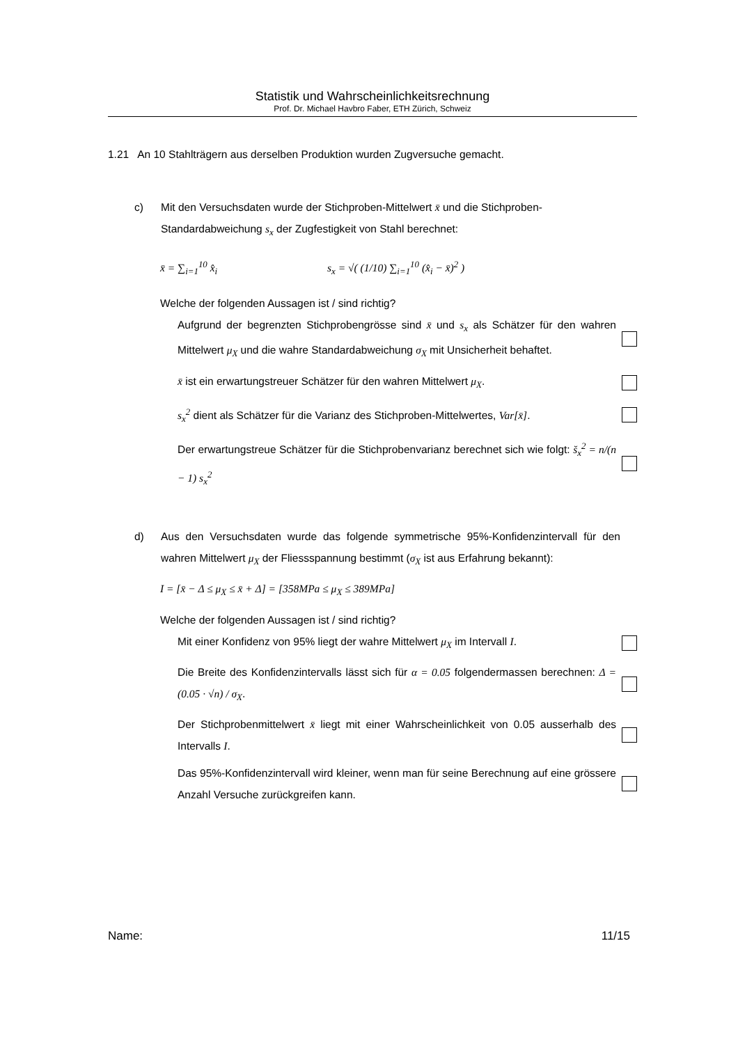Statistik und Wahrscheinlichkeitsrechnung
Prof. Dr. Michael Havbro Faber, ETH Zürich, Schweiz
1.21 An 10 Stahlträgern aus derselben Produktion wurden Zugversuche gemacht.
c) Mit den Versuchsdaten wurde der Stichproben-Mittelwert x̄ und die Stichproben-Standardabweichung s<sub>x</sub> der Zugfestigkeit von Stahl berechnet:
x̄ = ∑<sub>i=1</sub><sup>10</sup> x̂<sub>i</sub> s<sub>x</sub> = √( (1/10) ∑<sub>i=1</sub><sup>10</sup> (x̂<sub>i</sub> − x̄)<sup>2</sup> )
Welche der folgenden Aussagen ist / sind richtig?
Aufgrund der begrenzten Stichprobengrösse sind x̄ und s<sub>x</sub> als Schätzer für den wahren Mittelwert μ<sub>X</sub> und die wahre Standardabweichung σ<sub>X</sub> mit Unsicherheit behaftet.
x̄ ist ein erwartungstreuer Schätzer für den wahren Mittelwert μ<sub>X</sub>.
s<sub>x</sub><sup>2</sup> dient als Schätzer für die Varianz des Stichproben-Mittelwertes, Var[x̄].
Der erwartungstreue Schätzer für die Stichprobenvarianz berechnet sich wie folgt: s̆<sub>x</sub><sup>2</sup> = n/(n − 1) s<sub>x</sub><sup>2</sup>
d) Aus den Versuchsdaten wurde das folgende symmetrische 95%-Konfidenzintervall für den wahren Mittelwert μ<sub>X</sub> der Fliessspannung bestimmt (σ<sub>X</sub> ist aus Erfahrung bekannt):
I = [x̄ − Δ ≤ μ<sub>X</sub> ≤ x̄ + Δ] = [358MPa ≤ μ<sub>X</sub> ≤ 389MPa]
Welche der folgenden Aussagen ist / sind richtig?
Mit einer Konfidenz von 95% liegt der wahre Mittelwert μ<sub>X</sub> im Intervall I.
Die Breite des Konfidenzintervalls lässt sich für α = 0.05 folgendermassen berechnen: Δ = (0.05 · √n) / σ<sub>X</sub>.
Der Stichprobenmittelwert x̄ liegt mit einer Wahrscheinlichkeit von 0.05 ausserhalb des Intervalls I.
Das 95%-Konfidenzintervall wird kleiner, wenn man für seine Berechnung auf eine grössere Anzahl Versuche zurückgreifen kann.
Name: 11/15